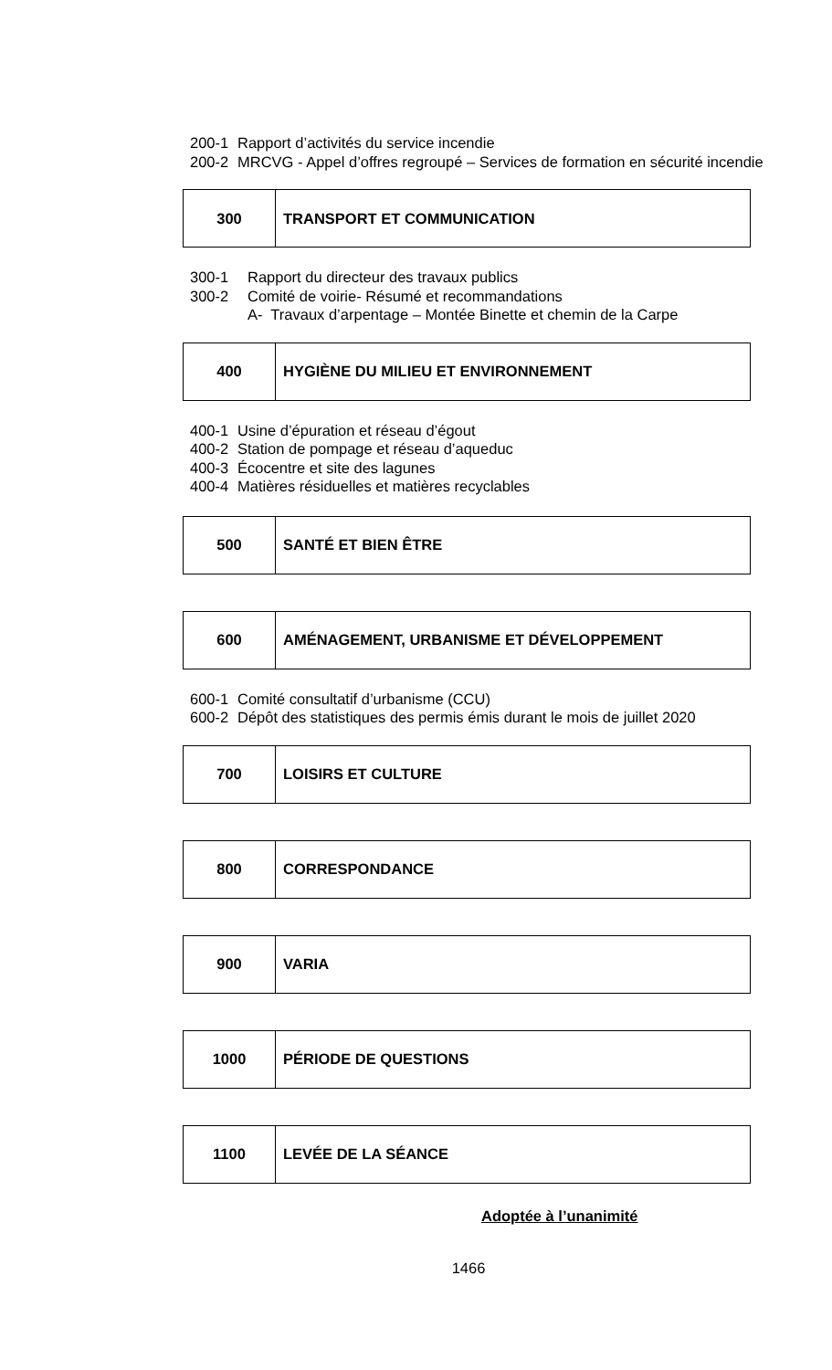200-1 Rapport d’activités du service incendie
200-2 MRCVG - Appel d’offres regroupé – Services de formation en sécurité incendie
| 300 | TRANSPORT ET COMMUNICATION |
300-1 Rapport du directeur des travaux publics
300-2 Comité de voirie- Résumé et recommandations
A- Travaux d’arpentage – Montée Binette et chemin de la Carpe
| 400 | HYGIÈNE DU MILIEU ET ENVIRONNEMENT |
400-1 Usine d’épuration et réseau d’égout
400-2 Station de pompage et réseau d’aqueduc
400-3 Écocentre et site des lagunes
400-4 Matières résiduelles et matières recyclables
| 500 | SANTÉ ET BIEN ÊTRE |
| 600 | AMÉNAGEMENT, URBANISME ET DÉVELOPPEMENT |
600-1 Comité consultatif d’urbanisme (CCU)
600-2 Dépôt des statistiques des permis émis durant le mois de juillet 2020
| 700 | LOISIRS ET CULTURE |
| 800 | CORRESPONDANCE |
| 900 | VARIA |
| 1000 | PÉRIODE DE QUESTIONS |
| 1100 | LEVÉE DE LA SÉANCE |
Adoptée à l’unanimité
1466